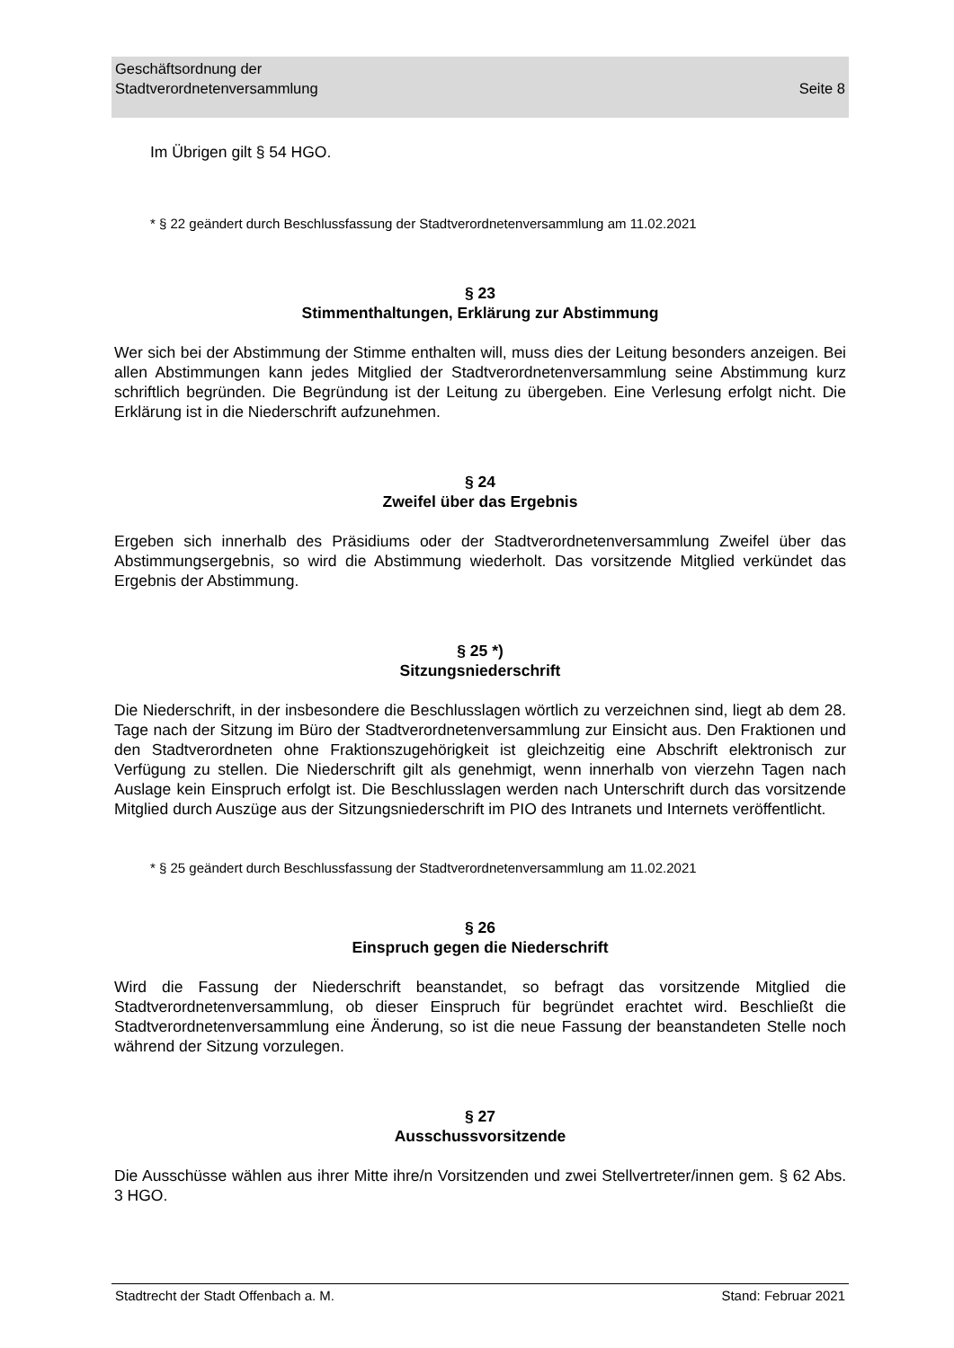Geschäftsordnung der
Stadtverordnetenversammlung
Seite 8
Im Übrigen gilt § 54 HGO.
* § 22 geändert durch Beschlussfassung der Stadtverordnetenversammlung am 11.02.2021
§ 23
Stimmenthaltungen, Erklärung zur Abstimmung
Wer sich bei der Abstimmung der Stimme enthalten will, muss dies der Leitung besonders anzeigen. Bei allen Abstimmungen kann jedes Mitglied der Stadtverordnetenversammlung seine Abstimmung kurz schriftlich begründen. Die Begründung ist der Leitung zu übergeben. Eine Verlesung erfolgt nicht. Die Erklärung ist in die Niederschrift aufzunehmen.
§ 24
Zweifel über das Ergebnis
Ergeben sich innerhalb des Präsidiums oder der Stadtverordnetenversammlung Zweifel über das Abstimmungsergebnis, so wird die Abstimmung wiederholt. Das vorsitzende Mitglied verkündet das Ergebnis der Abstimmung.
§ 25 *)
Sitzungsniederschrift
Die Niederschrift, in der insbesondere die Beschlusslagen wörtlich zu verzeichnen sind, liegt ab dem 28. Tage nach der Sitzung im Büro der Stadtverordnetenversammlung zur Einsicht aus. Den Fraktionen und den Stadtverordneten ohne Fraktionszugehörigkeit ist gleichzeitig eine Abschrift elektronisch zur Verfügung zu stellen. Die Niederschrift gilt als genehmigt, wenn innerhalb von vierzehn Tagen nach Auslage kein Einspruch erfolgt ist. Die Beschlusslagen werden nach Unterschrift durch das vorsitzende Mitglied durch Auszüge aus der Sitzungsniederschrift im PIO des Intranets und Internets veröffentlicht.
* § 25 geändert durch Beschlussfassung der Stadtverordnetenversammlung am 11.02.2021
§ 26
Einspruch gegen die Niederschrift
Wird die Fassung der Niederschrift beanstandet, so befragt das vorsitzende Mitglied die Stadtverordnetenversammlung, ob dieser Einspruch für begründet erachtet wird. Beschließt die Stadtverordnetenversammlung eine Änderung, so ist die neue Fassung der beanstandeten Stelle noch während der Sitzung vorzulegen.
§ 27
Ausschussvorsitzende
Die Ausschüsse wählen aus ihrer Mitte ihre/n Vorsitzenden und zwei Stellvertreter/innen gem. § 62 Abs. 3 HGO.
Stadtrecht der Stadt Offenbach a. M. Stand: Februar 2021